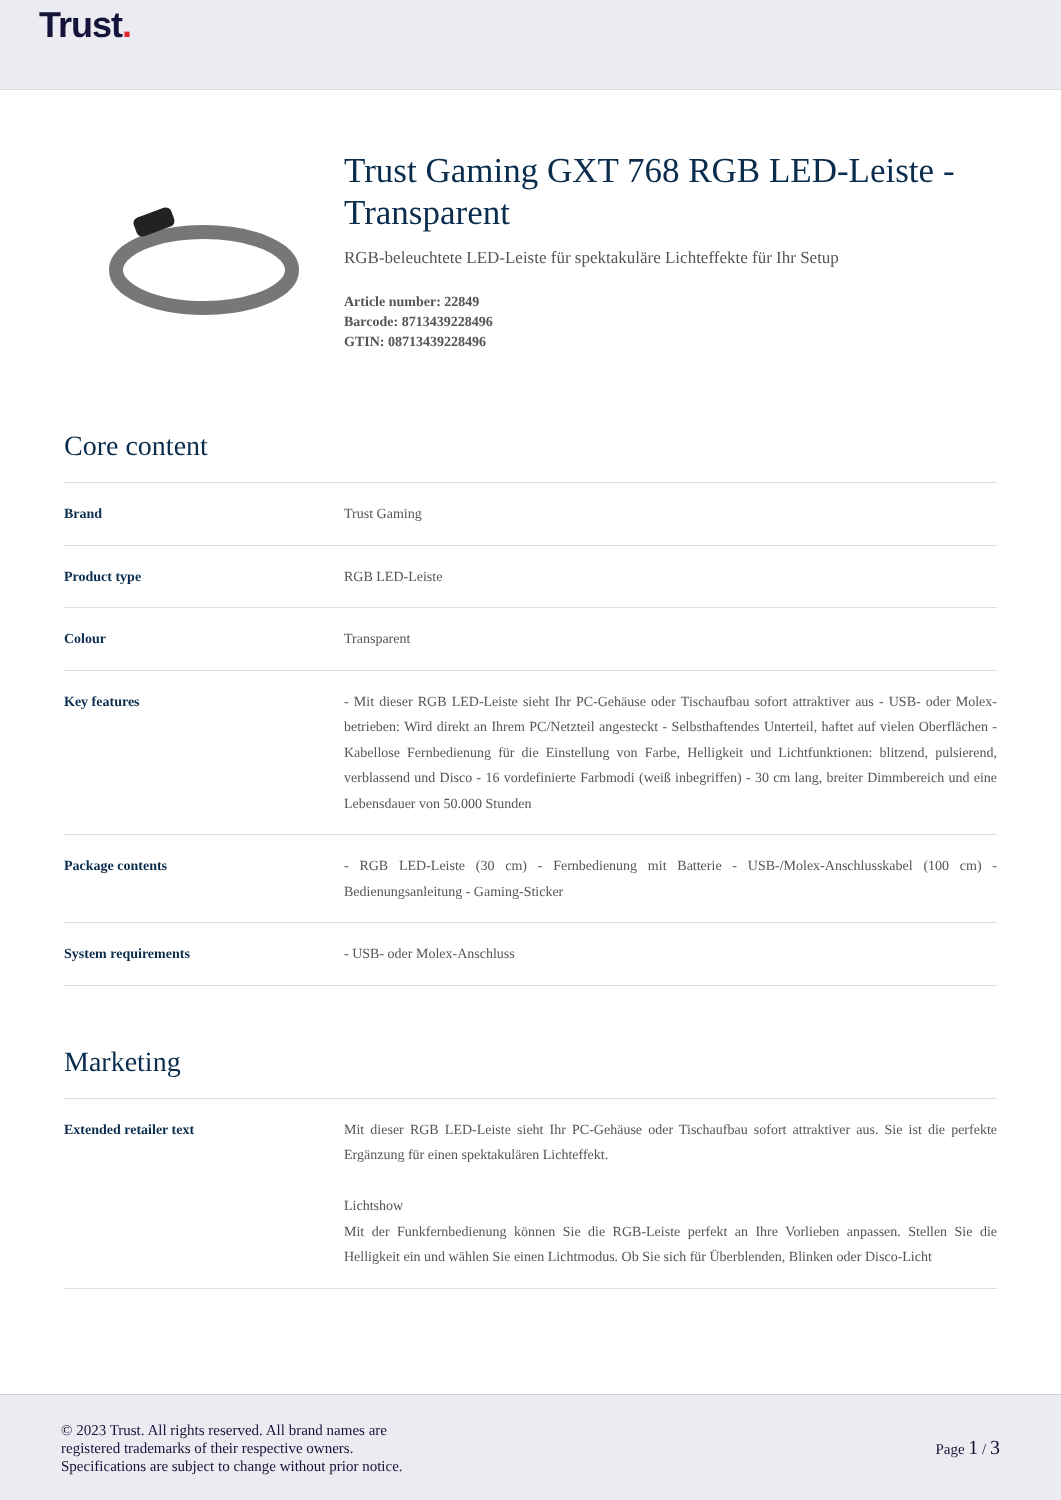Trust.
Trust Gaming GXT 768 RGB LED-Leiste - Transparent
RGB-beleuchtete LED-Leiste für spektakuläre Lichteffekte für Ihr Setup
Article number: 22849
Barcode: 8713439228496
GTIN: 08713439228496
Core content
| Brand | Trust Gaming |
| Product type | RGB LED-Leiste |
| Colour | Transparent |
| Key features | - Mit dieser RGB LED-Leiste sieht Ihr PC-Gehäuse oder Tischaufbau sofort attraktiver aus - USB- oder Molex-betrieben: Wird direkt an Ihrem PC/Netzteil angesteckt - Selbsthaftendes Unterteil, haftet auf vielen Oberflächen - Kabellose Fernbedienung für die Einstellung von Farbe, Helligkeit und Lichtfunktionen: blitzend, pulsierend, verblassend und Disco - 16 vordefinierte Farbmodi (weiß inbegriffen) - 30 cm lang, breiter Dimmbereich und eine Lebensdauer von 50.000 Stunden |
| Package contents | - RGB LED-Leiste (30 cm) - Fernbedienung mit Batterie - USB-/Molex-Anschlusskabel (100 cm) - Bedienungsanleitung - Gaming-Sticker |
| System requirements | - USB- oder Molex-Anschluss |
Marketing
| Extended retailer text | Mit dieser RGB LED-Leiste sieht Ihr PC-Gehäuse oder Tischaufbau sofort attraktiver aus. Sie ist die perfekte Ergänzung für einen spektakulären Lichteffekt. Lichtshow Mit der Funkfernbedienung können Sie die RGB-Leiste perfekt an Ihre Vorlieben anpassen. Stellen Sie die Helligkeit ein und wählen Sie einen Lichtmodus. Ob Sie sich für Überblenden, Blinken oder Disco-Licht |
© 2023 Trust. All rights reserved. All brand names are
registered trademarks of their respective owners.
Specifications are subject to change without prior notice.
Page 1 / 3